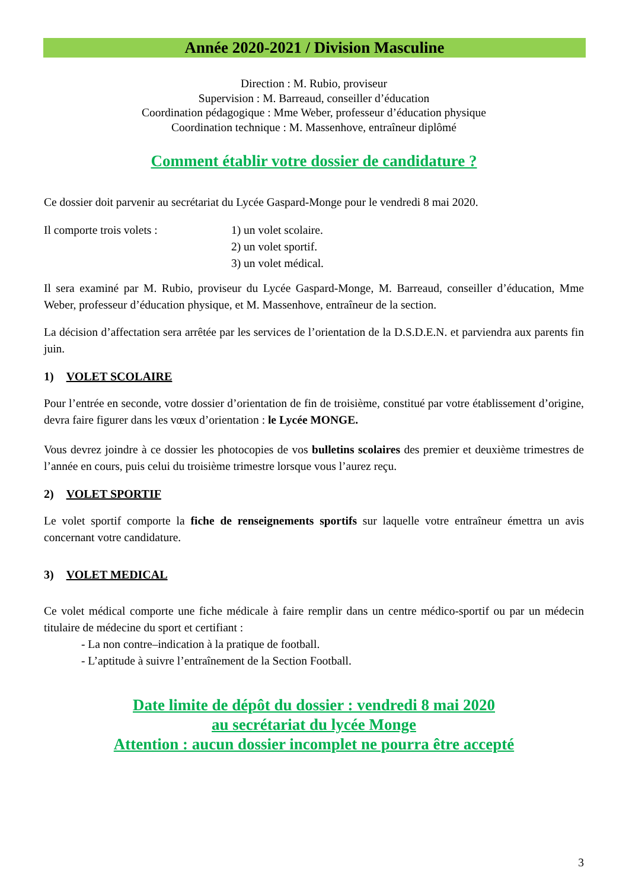Année 2020-2021 / Division Masculine
Direction : M. Rubio, proviseur
Supervision : M. Barreaud, conseiller d’éducation
Coordination pédagogique : Mme Weber, professeur d’éducation physique
Coordination technique : M. Massenhove, entraîneur diplômé
Comment établir votre dossier de candidature ?
Ce dossier doit parvenir au secrétariat du Lycée Gaspard-Monge pour le vendredi 8 mai 2020.
Il comporte trois volets : 1) un volet scolaire.
2) un volet sportif.
3) un volet médical.
Il sera examiné par M. Rubio, proviseur du Lycée Gaspard-Monge, M. Barreaud, conseiller d’éducation, Mme Weber, professeur d’éducation physique, et M. Massenhove, entraîneur de la section.
La décision d’affectation sera arrêtée par les services de l’orientation de la D.S.D.E.N. et parviendra aux parents fin juin.
1) VOLET SCOLAIRE
Pour l’entrée en seconde, votre dossier d’orientation de fin de troisième, constitué par votre établissement d’origine, devra faire figurer dans les vœux d’orientation : le Lycée MONGE.
Vous devrez joindre à ce dossier les photocopies de vos bulletins scolaires des premier et deuxième trimestres de l’année en cours, puis celui du troisième trimestre lorsque vous l’aurez reçu.
2) VOLET SPORTIF
Le volet sportif comporte la fiche de renseignements sportifs sur laquelle votre entraîneur émettra un avis concernant votre candidature.
3) VOLET MEDICAL
Ce volet médical comporte une fiche médicale à faire remplir dans un centre médico-sportif ou par un médecin titulaire de médecine du sport et certifiant :
- La non contre–indication à la pratique de football.
- L’aptitude à suivre l’entraînement de la Section Football.
Date limite de dépôt du dossier : vendredi 8 mai 2020
au secrétariat du lycée Monge
Attention : aucun dossier incomplet ne pourra être accepté
3